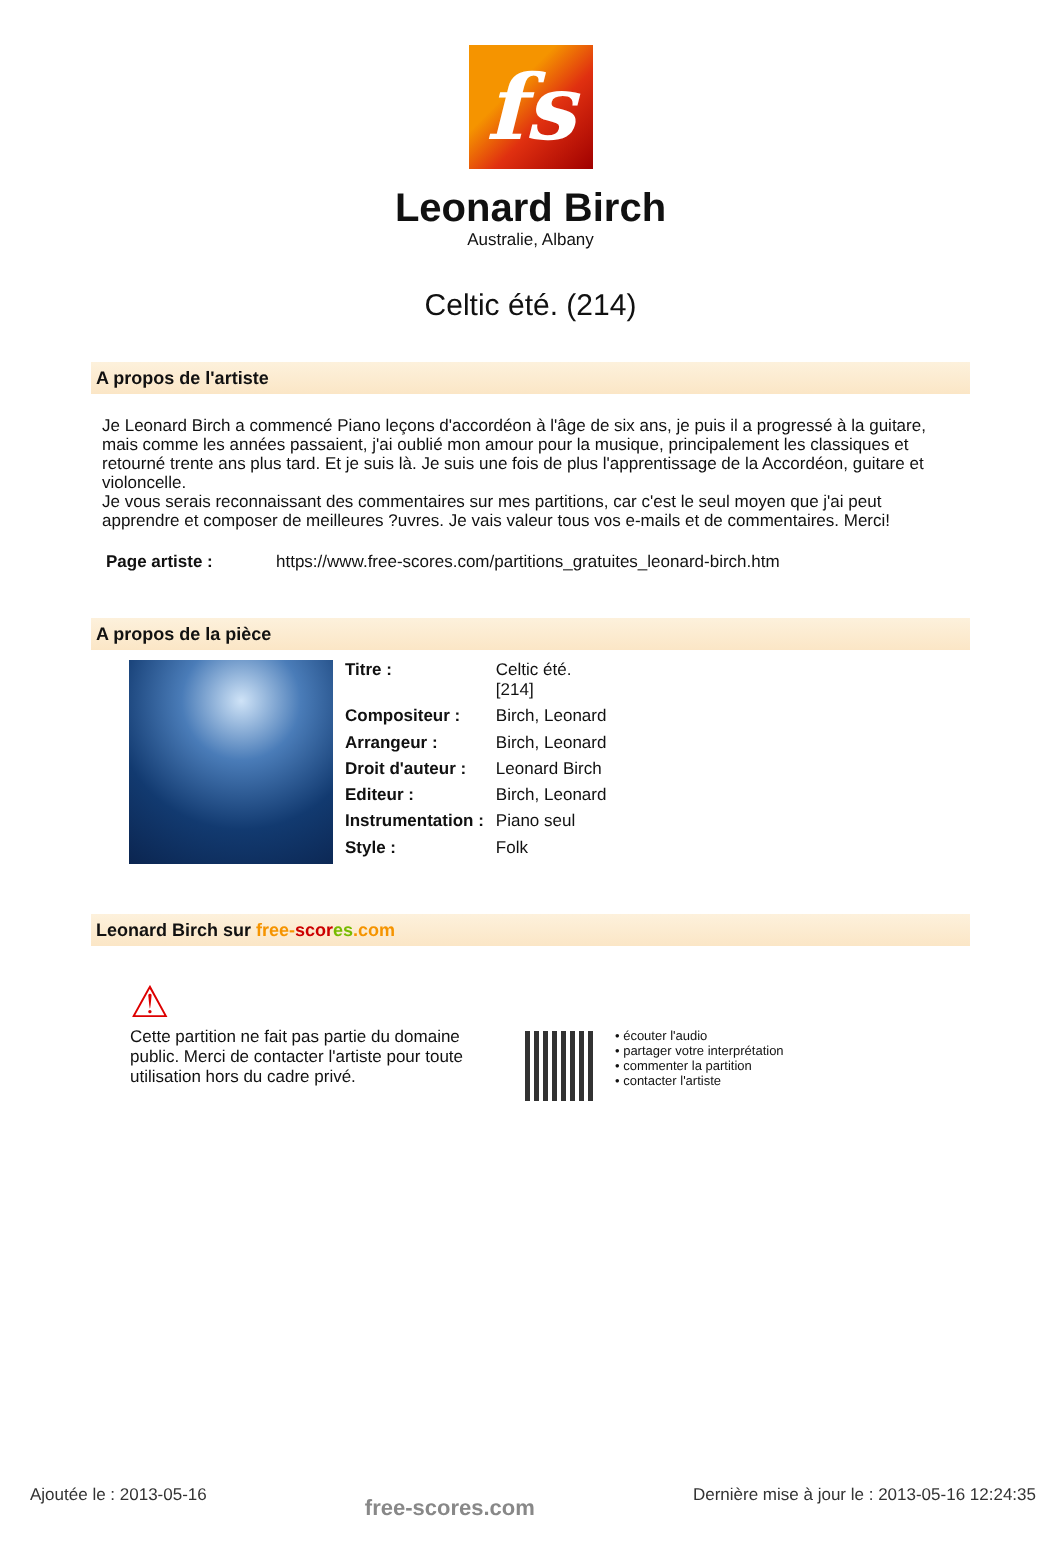fs
Leonard Birch
Australie, Albany
Celtic été. (214)
A propos de l'artiste
Je Leonard Birch a commencé Piano leçons d'accordéon à l'âge de six ans, je puis il a progressé à la guitare, mais comme les années passaient, j'ai oublié mon amour pour la musique, principalement les classiques et retourné trente ans plus tard. Et je suis là. Je suis une fois de plus l'apprentissage de la Accordéon, guitare et violoncelle.
Je vous serais reconnaissant des commentaires sur mes partitions, car c'est le seul moyen que j'ai peut apprendre et composer de meilleures ?uvres. Je vais valeur tous vos e-mails et de commentaires. Merci!
Page artiste : https://www.free-scores.com/partitions_gratuites_leonard-birch.htm
A propos de la pièce
| Titre : | Celtic été. [214] |
| Compositeur : | Birch, Leonard |
| Arrangeur : | Birch, Leonard |
| Droit d'auteur : | Leonard Birch |
| Editeur : | Birch, Leonard |
| Instrumentation : | Piano seul |
| Style : | Folk |
Leonard Birch sur free-scor es.com
⚠
Cette partition ne fait pas partie du domaine public. Merci de contacter l'artiste pour toute utilisation hors du cadre privé.
• écouter l'audio
• partager votre interprétation
• commenter la partition
• contacter l'artiste
Ajoutée le : 2013-05-16 free-scores.com Dernière mise à jour le : 2013-05-16 12:24:35